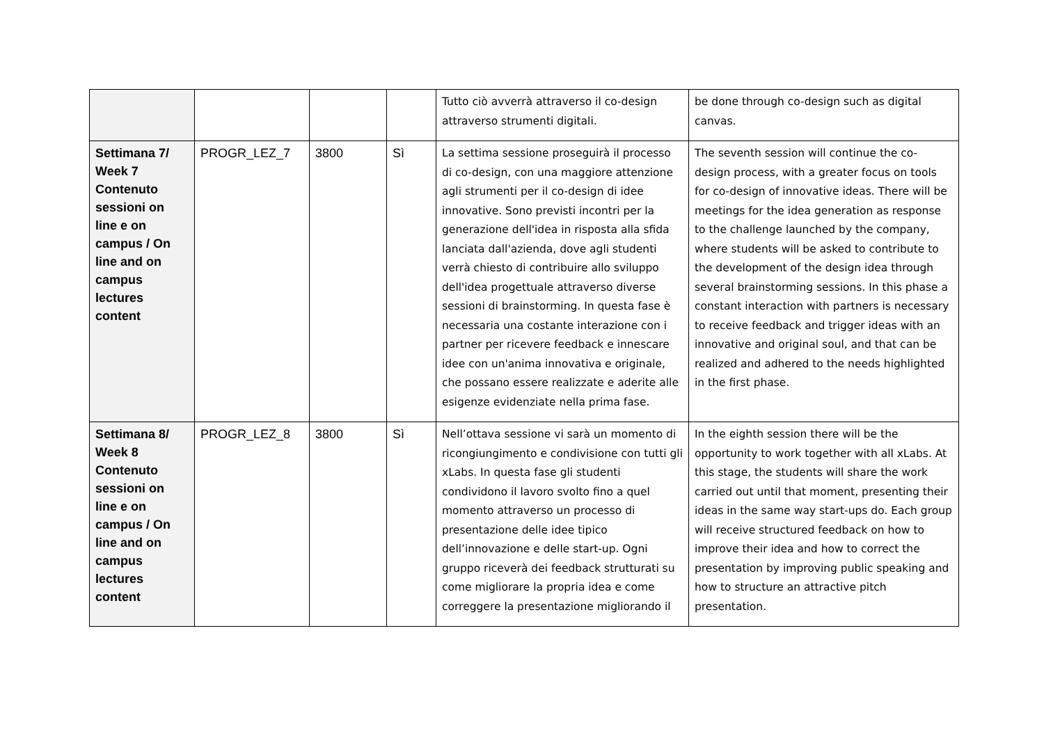| | | | | Tutto ciò avverrà attraverso il co-design attraverso strumenti digitali. | be done through co-design such as digital canvas. |
| Settimana 7/ Week 7 Contenuto sessioni on line e on campus / On line and on campus lectures content | PROGR_LEZ_7 | 3800 | Sì | La settima sessione proseguirà il processo di co-design, con una maggiore attenzione agli strumenti per il co-design di idee innovative. Sono previsti incontri per la generazione dell'idea in risposta alla sfida lanciata dall'azienda, dove agli studenti verrà chiesto di contribuire allo sviluppo dell'idea progettuale attraverso diverse sessioni di brainstorming. In questa fase è necessaria una costante interazione con i partner per ricevere feedback e innescare idee con un'anima innovativa e originale, che possano essere realizzate e aderite alle esigenze evidenziate nella prima fase. | The seventh session will continue the co-design process, with a greater focus on tools for co-design of innovative ideas. There will be meetings for the idea generation as response to the challenge launched by the company, where students will be asked to contribute to the development of the design idea through several brainstorming sessions. In this phase a constant interaction with partners is necessary to receive feedback and trigger ideas with an innovative and original soul, and that can be realized and adhered to the needs highlighted in the first phase. |
| Settimana 8/ Week 8 Contenuto sessioni on line e on campus / On line and on campus lectures content | PROGR_LEZ_8 | 3800 | Sì | Nell’ottava sessione vi sarà un momento di ricongiungimento e condivisione con tutti gli xLabs. In questa fase gli studenti condividono il lavoro svolto fino a quel momento attraverso un processo di presentazione delle idee tipico dell’innovazione e delle start-up. Ogni gruppo riceverà dei feedback strutturati su come migliorare la propria idea e come correggere la presentazione migliorando il | In the eighth session there will be the opportunity to work together with all xLabs. At this stage, the students will share the work carried out until that moment, presenting their ideas in the same way start-ups do. Each group will receive structured feedback on how to improve their idea and how to correct the presentation by improving public speaking and how to structure an attractive pitch presentation. |